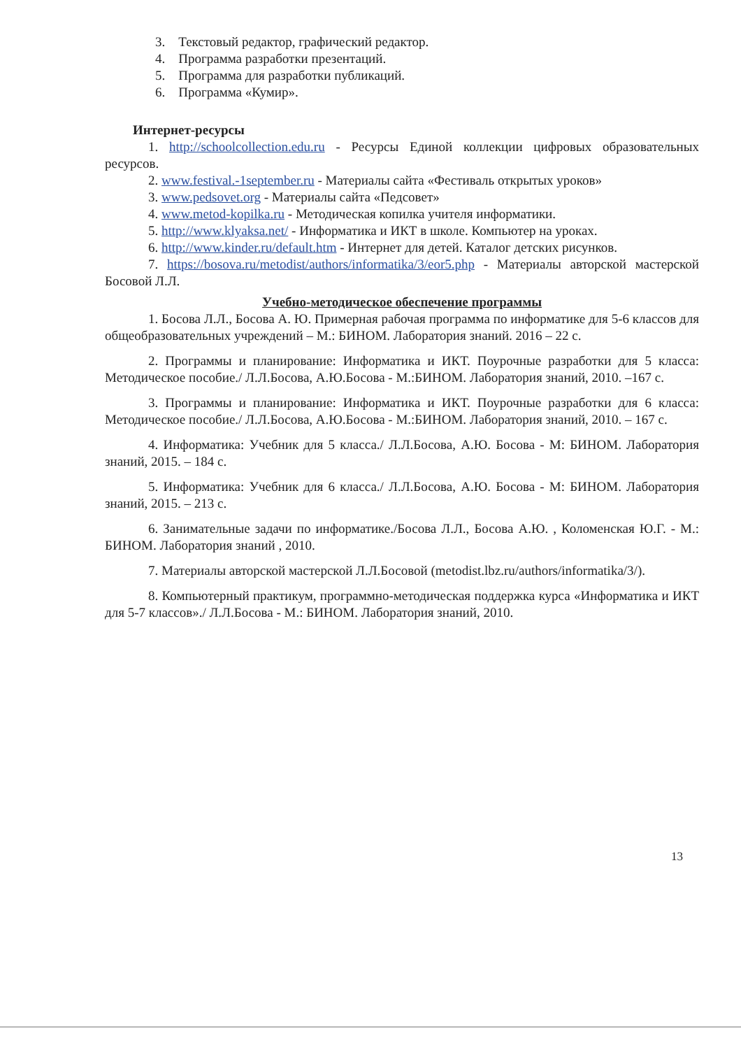3. Текстовый редактор, графический редактор.
4. Программа разработки презентаций.
5. Программа для разработки публикаций.
6. Программа «Кумир».
Интернет-ресурсы
1. http://schoolcollection.edu.ru - Ресурсы Единой коллекции цифровых образовательных ресурсов.
2. www.festival.-1september.ru - Материалы сайта «Фестиваль открытых уроков»
3. www.pedsovet.org - Материалы сайта «Педсовет»
4. www.metod-kopilka.ru - Методическая копилка учителя информатики.
5. http://www.klyaksa.net/ - Информатика и ИКТ в школе. Компьютер на уроках.
6. http://www.kinder.ru/default.htm - Интернет для детей. Каталог детских рисунков.
7. https://bosova.ru/metodist/authors/informatika/3/eor5.php - Материалы авторской мастерской Босовой Л.Л.
Учебно-методическое обеспечение программы
1. Босова Л.Л., Босова А. Ю. Примерная рабочая программа по информатике для 5-6 классов для общеобразовательных учреждений – М.: БИНОМ. Лаборатория знаний. 2016 – 22 с.
2. Программы и планирование: Информатика и ИКТ. Поурочные разработки для 5 класса: Методическое пособие./ Л.Л.Босова, А.Ю.Босова - М.:БИНОМ. Лаборатория знаний, 2010. –167 с.
3. Программы и планирование: Информатика и ИКТ. Поурочные разработки для 6 класса: Методическое пособие./ Л.Л.Босова, А.Ю.Босова - М.:БИНОМ. Лаборатория знаний, 2010. – 167 с.
4. Информатика: Учебник для 5 класса./ Л.Л.Босова, А.Ю. Босова - М: БИНОМ. Лаборатория знаний, 2015. – 184 с.
5. Информатика: Учебник для 6 класса./ Л.Л.Босова, А.Ю. Босова - М: БИНОМ. Лаборатория знаний, 2015. – 213 с.
6. Занимательные задачи по информатике./Босова Л.Л., Босова А.Ю. , Коломенская Ю.Г. - М.: БИНОМ. Лаборатория знаний , 2010.
7. Материалы авторской мастерской Л.Л.Босовой (metodist.lbz.ru/authors/informatika/3/).
8. Компьютерный практикум, программно-методическая поддержка курса «Информатика и ИКТ для 5-7 классов»./ Л.Л.Босова - М.: БИНОМ. Лаборатория знаний, 2010.
13